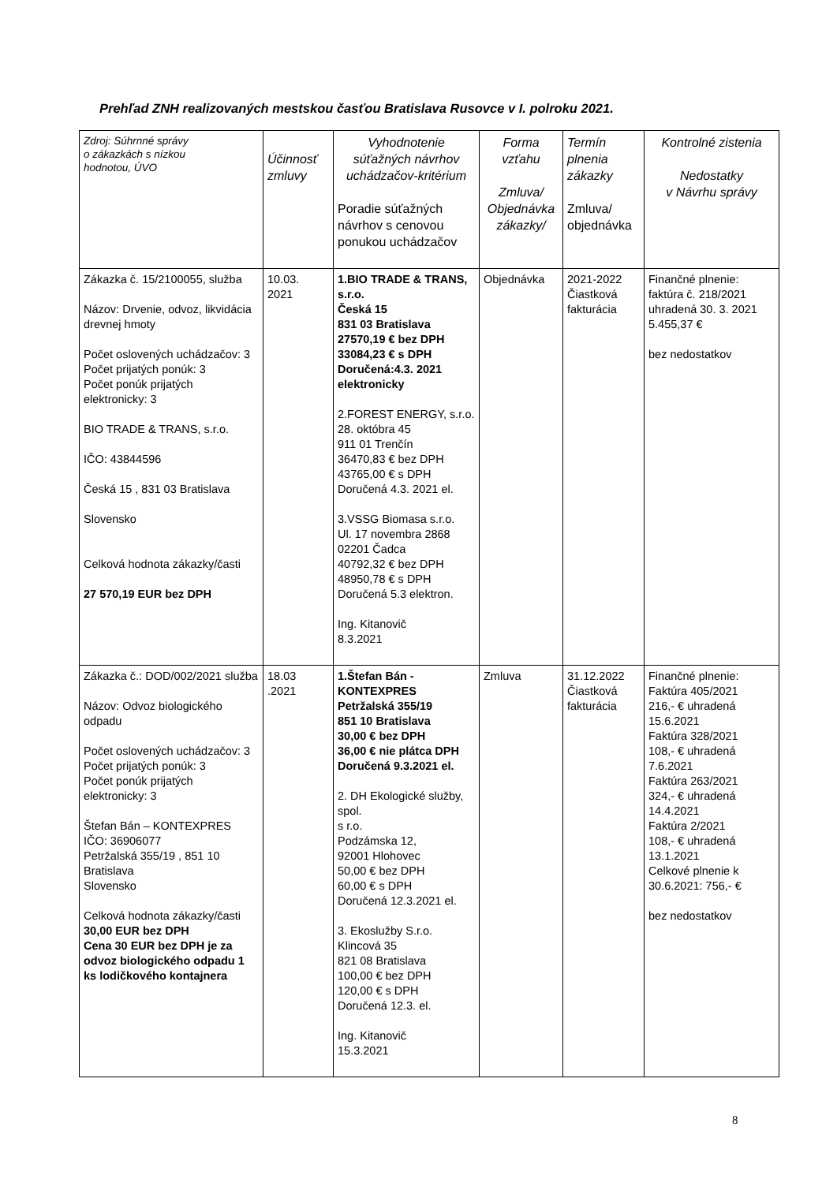Prehľad ZNH realizovaných mestskou časťou Bratislava Rusovce v I. polroku 2021.
| Zdroj: Súhrnné správy o zákazkách s nízkou hodnotou, ÚVO | Účinnosť zmluvy | Vyhodnotenie súťažných návrhov uchádzačov-kritérium Poradie súťažných návrhov s cenovou ponukou uchádzačov | Forma vzťahu Zmluva/ Objednávka zákazky/ | Termín plnenia zákazky Zmluva/ objednávka | Kontrolné zistenia Nedostatky v Návrhu správy |
| --- | --- | --- | --- | --- | --- |
| Zákazka č. 15/2100055, služba Názov: Drvenie, odvoz, likvidácia drevnej hmoty Počet oslovených uchádzačov: 3 Počet prijatých ponúk: 3 Počet ponúk prijatých elektronicky: 3 BIO TRADE & TRANS, s.r.o. IČO: 43844596 Česká 15 , 831 03 Bratislava Slovensko Celková hodnota zákazky/časti 27 570,19 EUR bez DPH | 10.03. 2021 | 1.BIO TRADE & TRANS, s.r.o. Česká 15 831 03 Bratislava 27570,19 € bez DPH 33084,23 € s DPH Doručená:4.3. 2021 elektronicky 2.FOREST ENERGY, s.r.o. 28. októbra 45 911 01 Trenčín 36470,83 € bez DPH 43765,00 € s DPH Doručená 4.3. 2021 el. 3.VSSG Biomasa s.r.o. Ul. 17 novembra 2868 02201 Čadca 40792,32 € bez DPH 48950,78 € s DPH Doručená 5.3 elektron. Ing. Kitanovič 8.3.2021 | Objednávka | 2021-2022 Čiastková fakturácia | Finančné plnenie: faktúra č. 218/2021 uhradená 30. 3. 2021 5.455,37 € bez nedostatkov |
| Zákazka č.: DOD/002/2021 služba Názov: Odvoz biologického odpadu Počet oslovených uchádzačov: 3 Počet prijatých ponúk: 3 Počet ponúk prijatých elektronicky: 3 Štefan Bán – KONTEXPRES IČO: 36906077 Petržalská 355/19 , 851 10 Bratislava Slovensko Celková hodnota zákazky/časti 30,00 EUR bez DPH Cena 30 EUR bez DPH je za odvoz biologického odpadu 1 ks lodičkového kontajnera | 18.03 .2021 | 1.Štefan Bán - KONTEXPRES Petržalská 355/19 851 10 Bratislava 30,00 € bez DPH 36,00 € nie plátca DPH Doručená 9.3.2021 el. 2. DH Ekologické služby, spol. s r.o. Podzámska 12, 92001 Hlohovec 50,00 € bez DPH 60,00 € s DPH Doručená 12.3.2021 el. 3. Ekoslužby S.r.o. Klincová 35 821 08 Bratislava 100,00 € bez DPH 120,00 € s DPH Doručená 12.3. el. Ing. Kitanovič 15.3.2021 | Zmluva | 31.12.2022 Čiastková fakturácia | Finančné plnenie: Faktúra 405/2021 216,- € uhradená 15.6.2021 Faktúra 328/2021 108,- € uhradená 7.6.2021 Faktúra 263/2021 324,- € uhradená 14.4.2021 Faktúra 2/2021 108,- € uhradená 13.1.2021 Celkové plnenie k 30.6.2021: 756,- € bez nedostatkov |
8